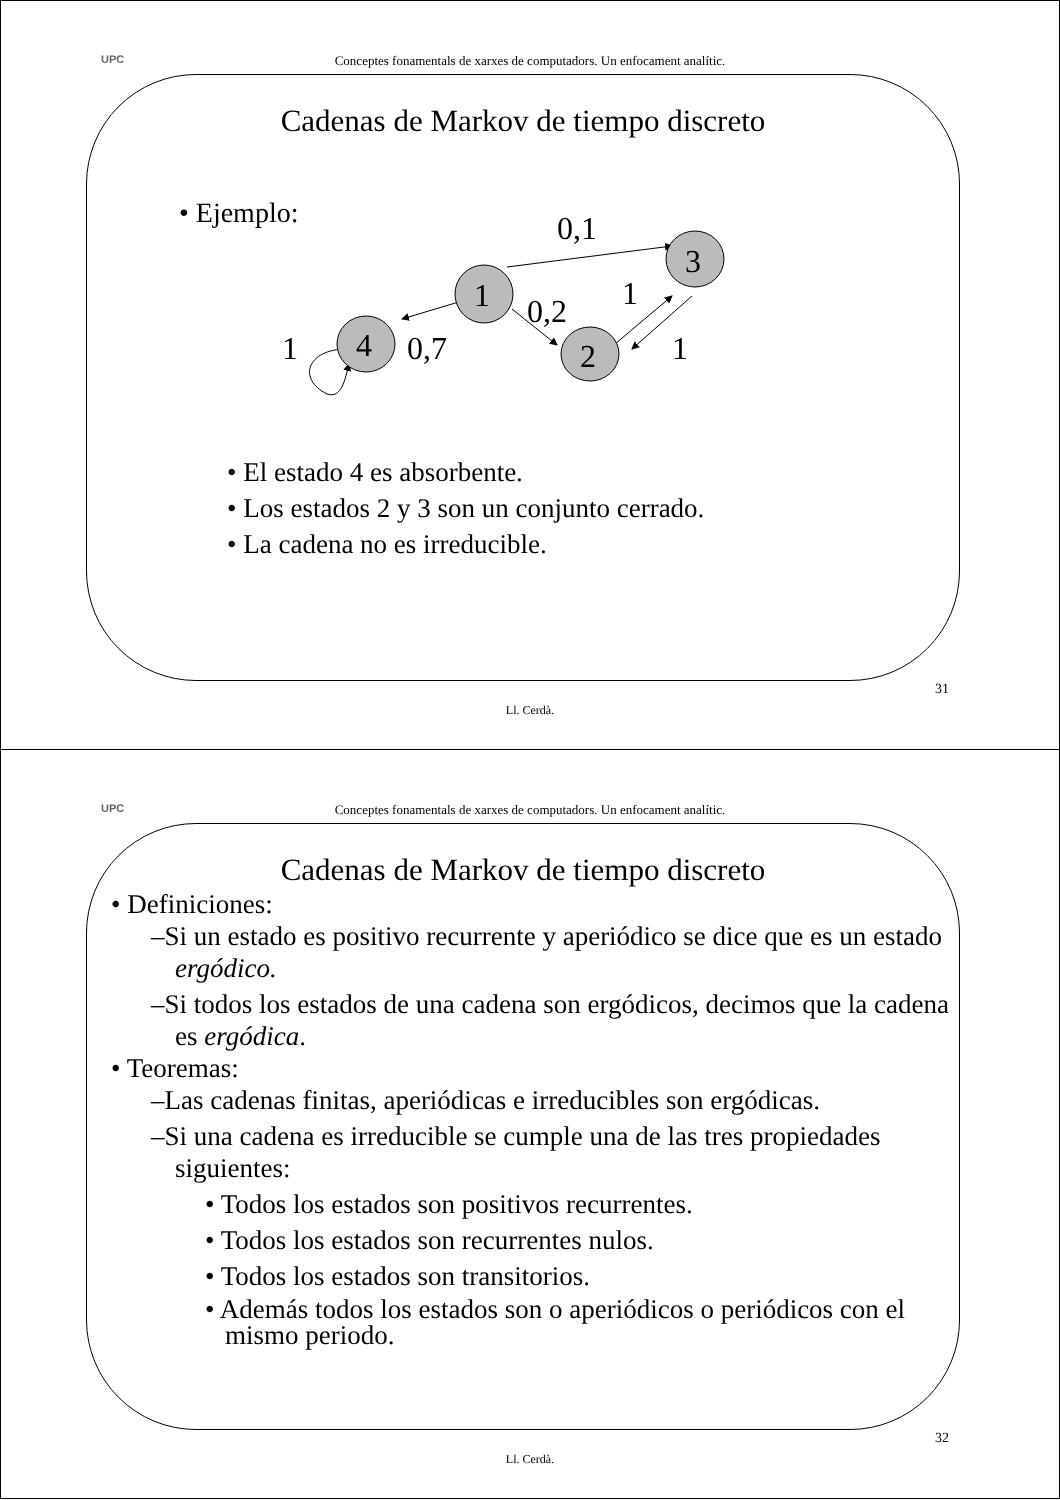UPC
Conceptes fonamentals de xarxes de computadors. Un enfocament analític.
Cadenas de Markov de tiempo discreto
• Ejemplo:
1
2
3
4
0,1
0,2
1
0,7
1
1
• El estado 4 es absorbente.
• Los estados 2 y 3 son un conjunto cerrado.
• La cadena no es irreducible.
31
Ll. Cerdà.
UPC
Conceptes fonamentals de xarxes de computadors. Un enfocament analític.
Cadenas de Markov de tiempo discreto
• Definiciones:
–Si un estado es positivo recurrente y aperiódico se dice que es un estado ergódico.
–Si todos los estados de una cadena son ergódicos, decimos que la cadena es ergódica.
• Teoremas:
–Las cadenas finitas, aperiódicas e irreducibles son ergódicas.
–Si una cadena es irreducible se cumple una de las tres propiedades siguientes:
• Todos los estados son positivos recurrentes.
• Todos los estados son recurrentes nulos.
• Todos los estados son transitorios.
• Además todos los estados son o aperiódicos o periódicos con el mismo periodo.
32
Ll. Cerdà.